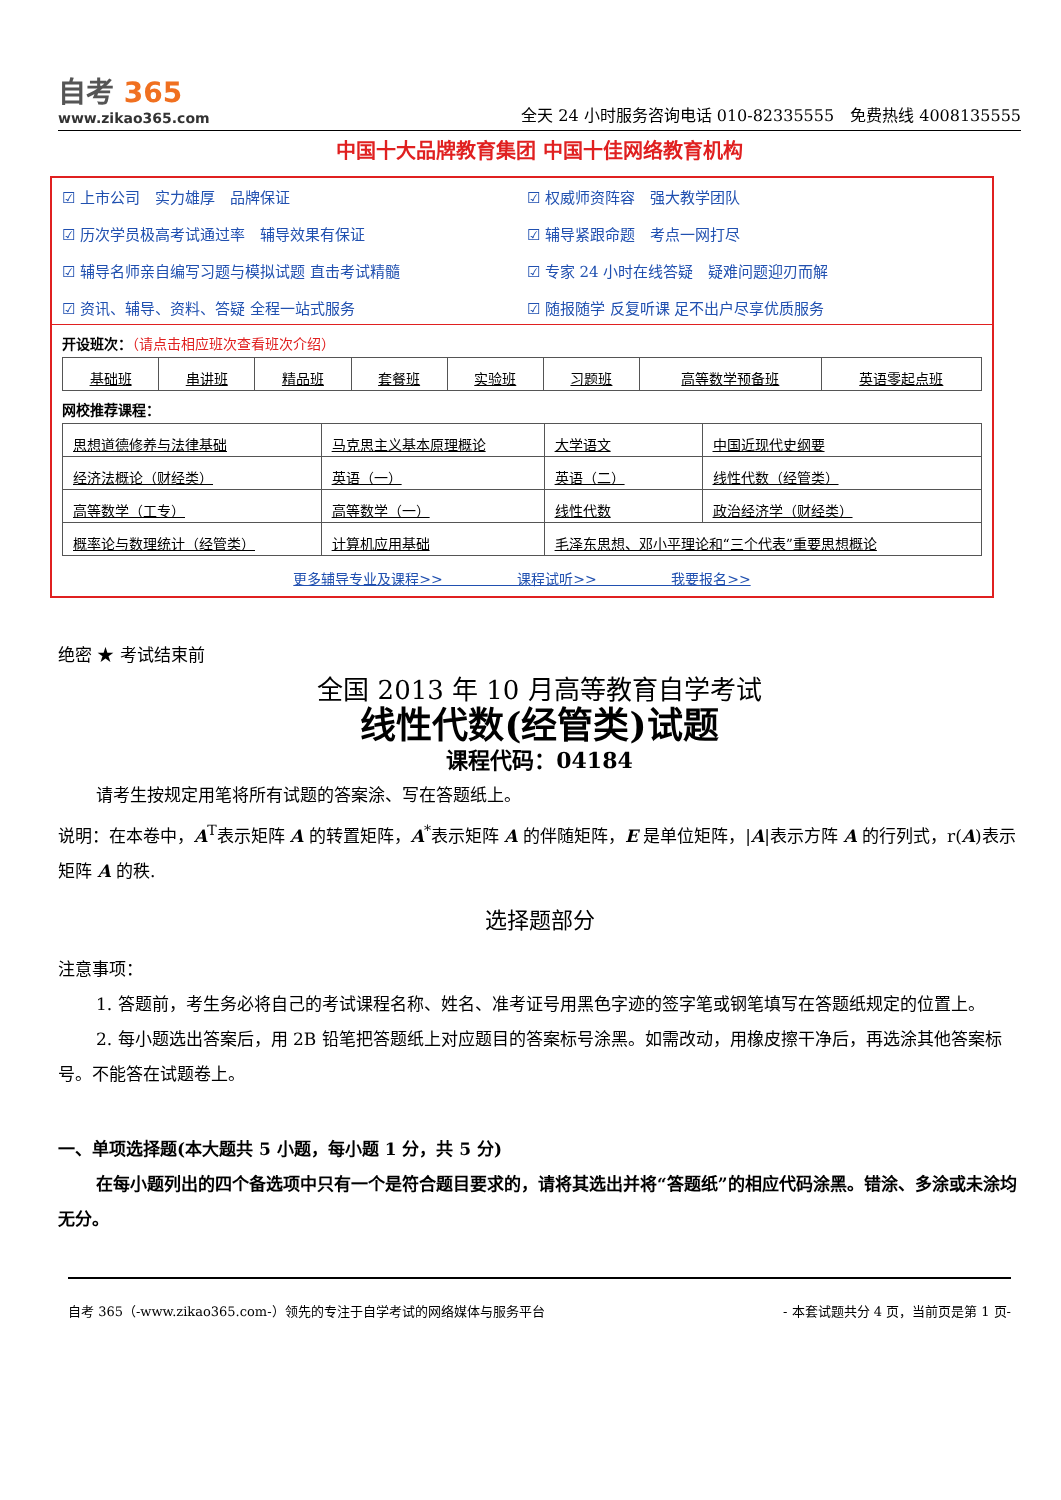自考 365
www.zikao365.com
全天 24 小时服务咨询电话 010-82335555　免费热线 4008135555
中国十大品牌教育集团 中国十佳网络教育机构
☑ 上市公司　实力雄厚　品牌保证
☑ 权威师资阵容　强大教学团队
☑ 历次学员极高考试通过率　辅导效果有保证
☑ 辅导紧跟命题　考点一网打尽
☑ 辅导名师亲自编写习题与模拟试题 直击考试精髓
☑ 专家 24 小时在线答疑　疑难问题迎刃而解
☑ 资讯、辅导、资料、答疑 全程一站式服务
☑ 随报随学 反复听课 足不出户尽享优质服务
开设班次：（请点击相应班次查看班次介绍）
| 基础班 | 串讲班 | 精品班 | 套餐班 | 实验班 | 习题班 | 高等数学预备班 | 英语零起点班 |
网校推荐课程：
| 思想道德修养与法律基础 | 马克思主义基本原理概论 | 大学语文 | 中国近现代史纲要 |
| 经济法概论（财经类） | 英语（一） | 英语（二） | 线性代数（经管类） |
| 高等数学（工专） | 高等数学（一） | 线性代数 | 政治经济学（财经类） |
| 概率论与数理统计（经管类） | 计算机应用基础 | 毛泽东思想、邓小平理论和“三个代表”重要思想概论 | |
更多辅导专业及课程>> 课程试听>> 我要报名>>
绝密 ★ 考试结束前
全国 2013 年 10 月高等教育自学考试
线性代数(经管类)试题
课程代码：04184
请考生按规定用笔将所有试题的答案涂、写在答题纸上。
说明：在本卷中，A<sup>T</sup>表示矩阵 A 的转置矩阵，A<sup>*</sup>表示矩阵 A 的伴随矩阵，E 是单位矩阵，|A|表示方阵 A 的行列式，r(A)表示矩阵 A 的秩.
选择题部分
注意事项：
1. 答题前，考生务必将自己的考试课程名称、姓名、准考证号用黑色字迹的签字笔或钢笔填写在答题纸规定的位置上。
2. 每小题选出答案后，用 2B 铅笔把答题纸上对应题目的答案标号涂黑。如需改动，用橡皮擦干净后，再选涂其他答案标号。不能答在试题卷上。
一、单项选择题(本大题共 5 小题，每小题 1 分，共 5 分)
在每小题列出的四个备选项中只有一个是符合题目要求的，请将其选出并将“答题纸”的相应代码涂黑。错涂、多涂或未涂均无分。
自考 365（-www.zikao365.com-）领先的专注于自学考试的网络媒体与服务平台 - 本套试题共分 4 页，当前页是第 1 页-